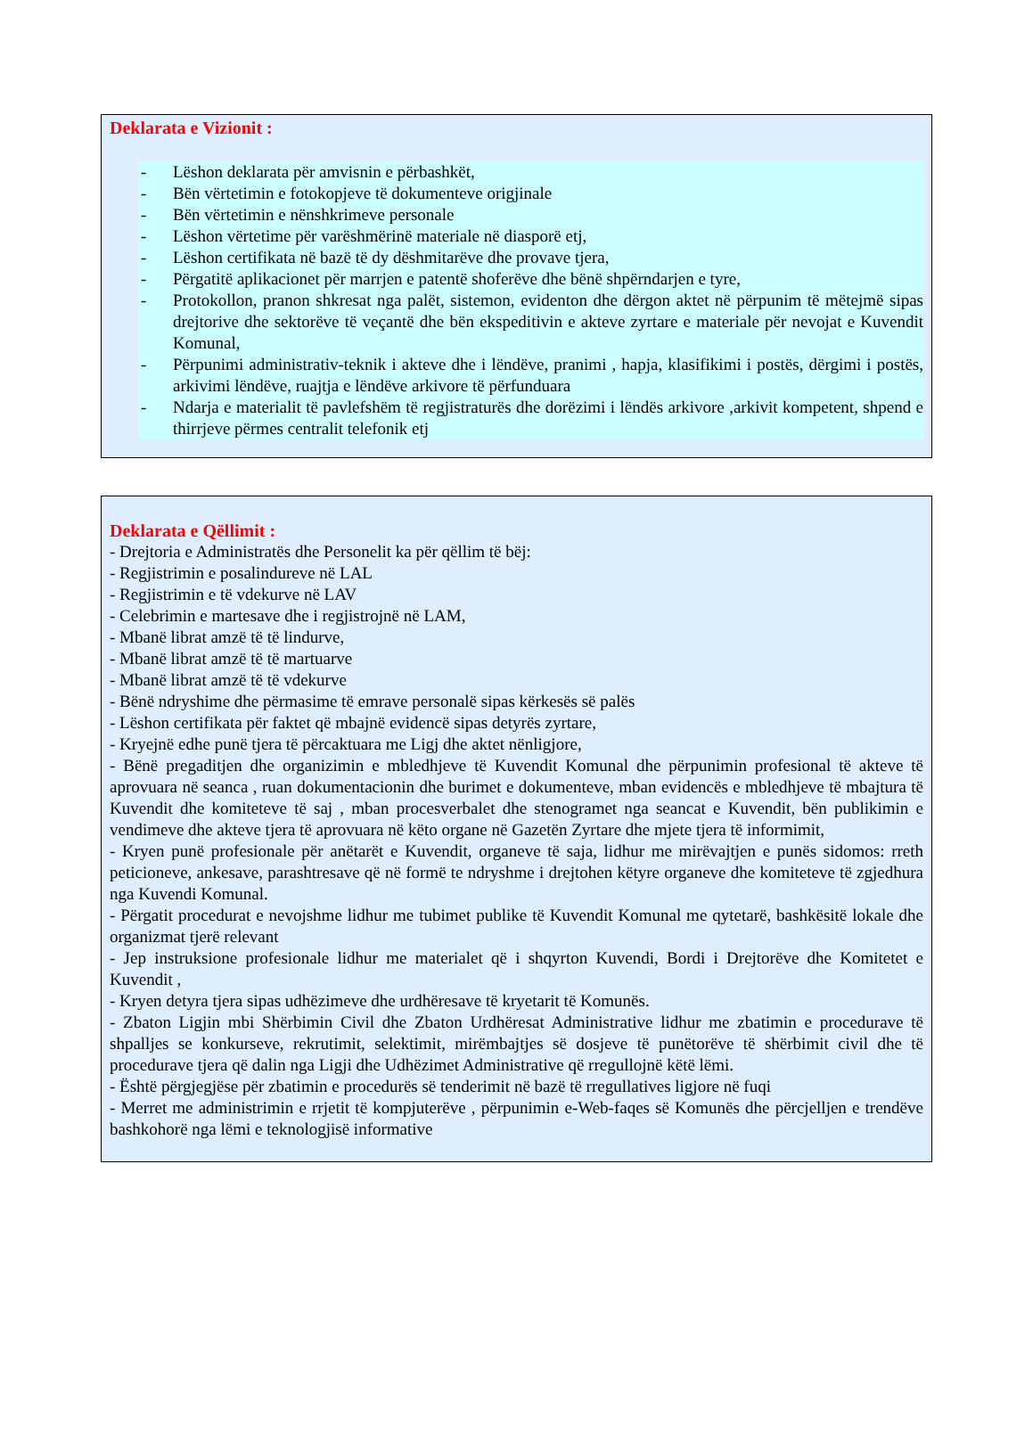Deklarata e Vizionit :
- Lëshon deklarata për amvisnin e përbashkët,
- Bën vërtetimin e fotokopjeve të dokumenteve origjinale
- Bën vërtetimin e nënshkrimeve personale
- Lëshon vërtetime për varëshmërinë materiale në diasporë etj,
- Lëshon certifikata në bazë të dy dëshmitarëve dhe provave tjera,
- Përgatitë aplikacionet për marrjen e patentë shoferëve dhe bënë shpërndarjen e tyre,
- Protokollon, pranon shkresat nga palët, sistemon, evidenton dhe dërgon aktet në përpunim të mëtejmë sipas drejtorive dhe sektorëve të veçantë dhe bën ekspeditivin e akteve zyrtare e materiale për nevojat e Kuvendit Komunal,
- Përpunimi administrativ-teknik i akteve dhe i lëndëve, pranimi , hapja, klasifikimi i postës, dërgimi i postës, arkivimi lëndëve, ruajtja e lëndëve arkivore të përfunduara
- Ndarja e materialit të pavlefshëm të regjistraturës dhe dorëzimi i lëndës arkivore ,arkivit kompetent, shpend e thirrjeve përmes centralit telefonik etj
Deklarata e Qëllimit :
- Drejtoria e Administratës dhe Personelit ka për qëllim të bëj:
- Regjistrimin e posalindureve në LAL
- Regjistrimin e të vdekurve në LAV
- Celebrimin e martesave dhe i regjistrojnë në LAM,
- Mbanë librat amzë të të lindurve,
- Mbanë librat amzë të të martuarve
- Mbanë librat amzë të të vdekurve
- Bënë ndryshime dhe përmasime të emrave personalë sipas kërkesës së palës
- Lëshon certifikata për faktet që mbajnë evidencë sipas detyrës zyrtare,
- Kryejnë edhe punë tjera të përcaktuara me Ligj dhe aktet nënligjore,
- Bënë pregaditjen dhe organizimin e mbledhjeve të Kuvendit Komunal dhe përpunimin profesional të akteve të aprovuara në seanca , ruan dokumentacionin dhe burimet e dokumenteve, mban evidencës e mbledhjeve të mbajtura të Kuvendit dhe komiteteve të saj , mban procesverbalet dhe stenogramet nga seancat e Kuvendit, bën publikimin e vendimeve dhe akteve tjera të aprovuara në këto organe në Gazetën Zyrtare dhe mjete tjera të informimit,
- Kryen punë profesionale për anëtarët e Kuvendit, organeve të saja, lidhur me mirëvajtjen e punës sidomos: rreth peticioneve, ankesave, parashtresave që në formë te ndryshme i drejtohen këtyre organeve dhe komiteteve të zgjedhura nga Kuvendi Komunal.
- Përgatit procedurat e nevojshme lidhur me tubimet publike të Kuvendit Komunal me qytetarë, bashkësitë lokale dhe organizmat tjerë relevant
- Jep instruksione profesionale lidhur me materialet që i shqyrton Kuvendi, Bordi i Drejtorëve dhe Komitetet e Kuvendit ,
- Kryen detyra tjera sipas udhëzimeve dhe urdhëresave të kryetarit të Komunës.
- Zbaton Ligjin mbi Shërbimin Civil dhe Zbaton Urdhëresat Administrative lidhur me zbatimin e procedurave të shpalljes se konkurseve, rekrutimit, selektimit, mirëmbajtjes së dosjeve të punëtorëve të shërbimit civil dhe të procedurave tjera që dalin nga Ligji dhe Udhëzimet Administrative që rregullojnë këtë lëmi.
- Është përgjegjëse për zbatimin e procedurës së tenderimit në bazë të rregullatives ligjore në fuqi
- Merret me administrimin e rrjetit të kompjuterëve , përpunimin e-Web-faqes së Komunës dhe përcjelljen e trendëve bashkohorë nga lëmi e teknologjisë informative